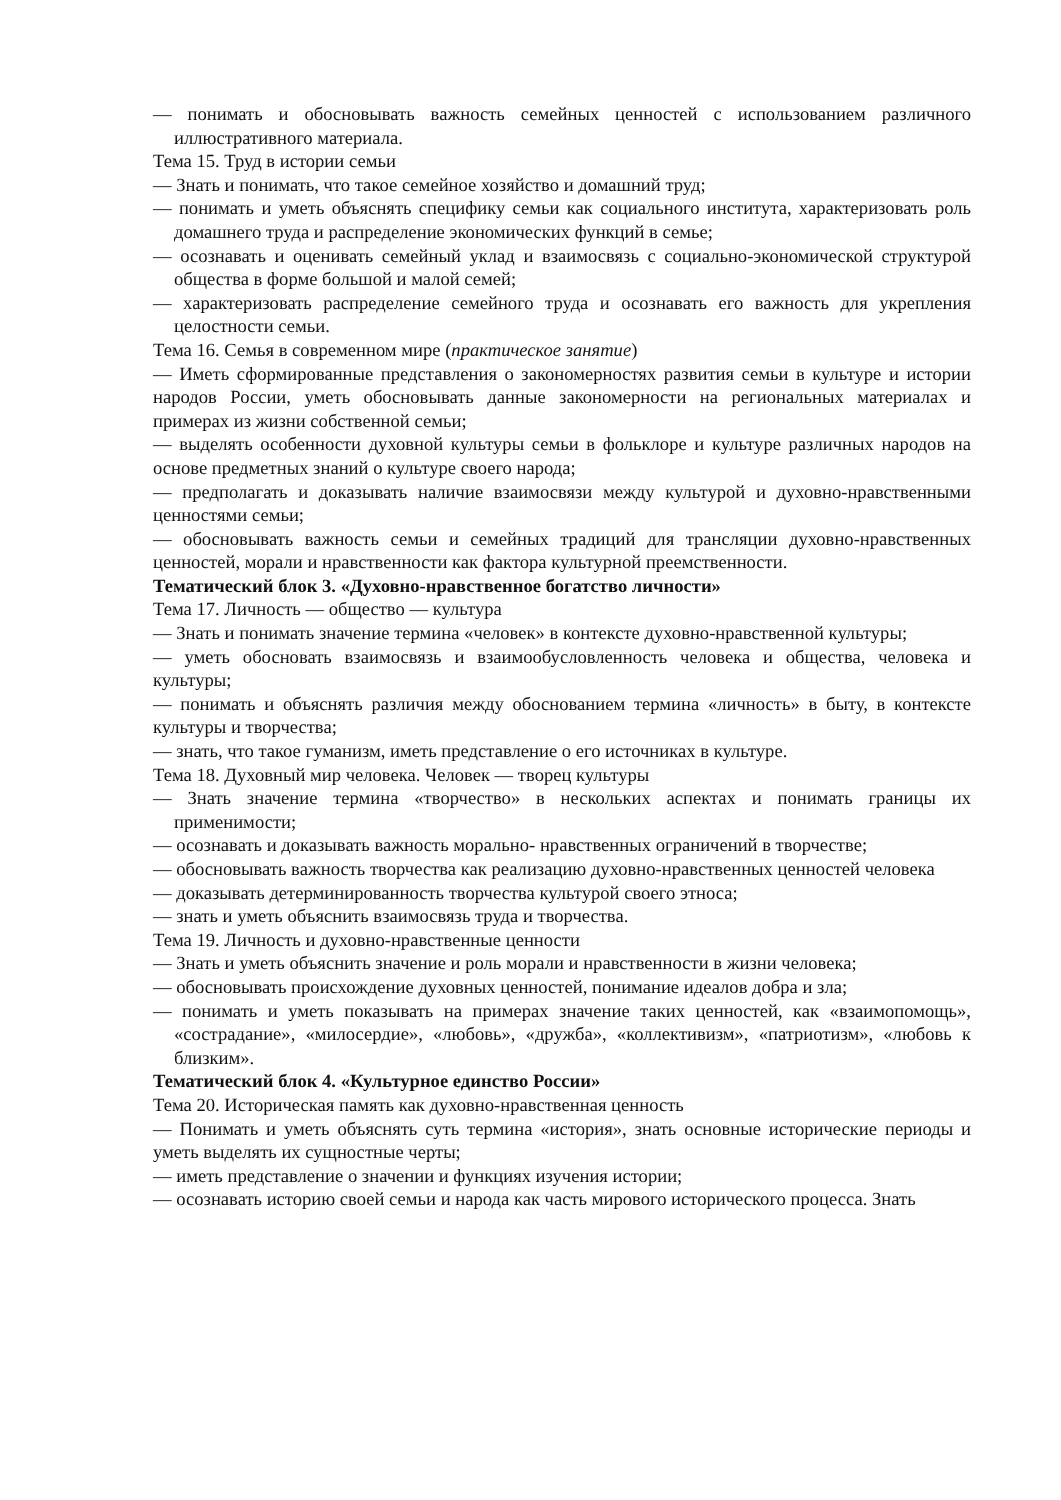— понимать и обосновывать важность семейных ценностей с использованием различного иллюстративного материала.
Тема 15. Труд в истории семьи
— Знать и понимать, что такое семейное хозяйство и домашний труд;
— понимать и уметь объяснять специфику семьи как социального института, характеризовать роль домашнего труда и распределение экономических функций в семье;
— осознавать и оценивать семейный уклад и взаимосвязь с социально-экономической структурой общества в форме большой и малой семей;
— характеризовать распределение семейного труда и осознавать его важность для укрепления целостности семьи.
Тема 16. Семья в современном мире (практическое занятие)
— Иметь сформированные представления о закономерностях развития семьи в культуре и истории народов России, уметь обосновывать данные закономерности на региональных материалах и примерах из жизни собственной семьи;
— выделять особенности духовной культуры семьи в фольклоре и культуре различных народов на основе предметных знаний о культуре своего народа;
— предполагать и доказывать наличие взаимосвязи между культурой и духовно-нравственными ценностями семьи;
— обосновывать важность семьи и семейных традиций для трансляции духовно-нравственных ценностей, морали и нравственности как фактора культурной преемственности.
Тематический блок 3. «Духовно-нравственное богатство личности»
Тема 17. Личность — общество — культура
— Знать и понимать значение термина «человек» в контексте духовно-нравственной культуры;
— уметь обосновать взаимосвязь и взаимообусловленность человека и общества, человека и культуры;
— понимать и объяснять различия между обоснованием термина «личность» в быту, в контексте культуры и творчества;
— знать, что такое гуманизм, иметь представление о его источниках в культуре.
Тема 18. Духовный мир человека. Человек — творец культуры
— Знать значение термина «творчество» в нескольких аспектах и понимать границы их применимости;
— осознавать и доказывать важность морально- нравственных ограничений в творчестве;
— обосновывать важность творчества как реализацию духовно-нравственных ценностей человека
— доказывать детерминированность творчества культурой своего этноса;
— знать и уметь объяснить взаимосвязь труда и творчества.
Тема 19. Личность и духовно-нравственные ценности
— Знать и уметь объяснить значение и роль морали и нравственности в жизни человека;
— обосновывать происхождение духовных ценностей, понимание идеалов добра и зла;
— понимать и уметь показывать на примерах значение таких ценностей, как «взаимопомощь», «сострадание», «милосердие», «любовь», «дружба», «коллективизм», «патриотизм», «любовь к близким».
Тематический блок 4. «Культурное единство России»
Тема 20. Историческая память как духовно-нравственная ценность
— Понимать и уметь объяснять суть термина «история», знать основные исторические периоды и уметь выделять их сущностные черты;
— иметь представление о значении и функциях изучения истории;
— осознавать историю своей семьи и народа как часть мирового исторического процесса. Знать